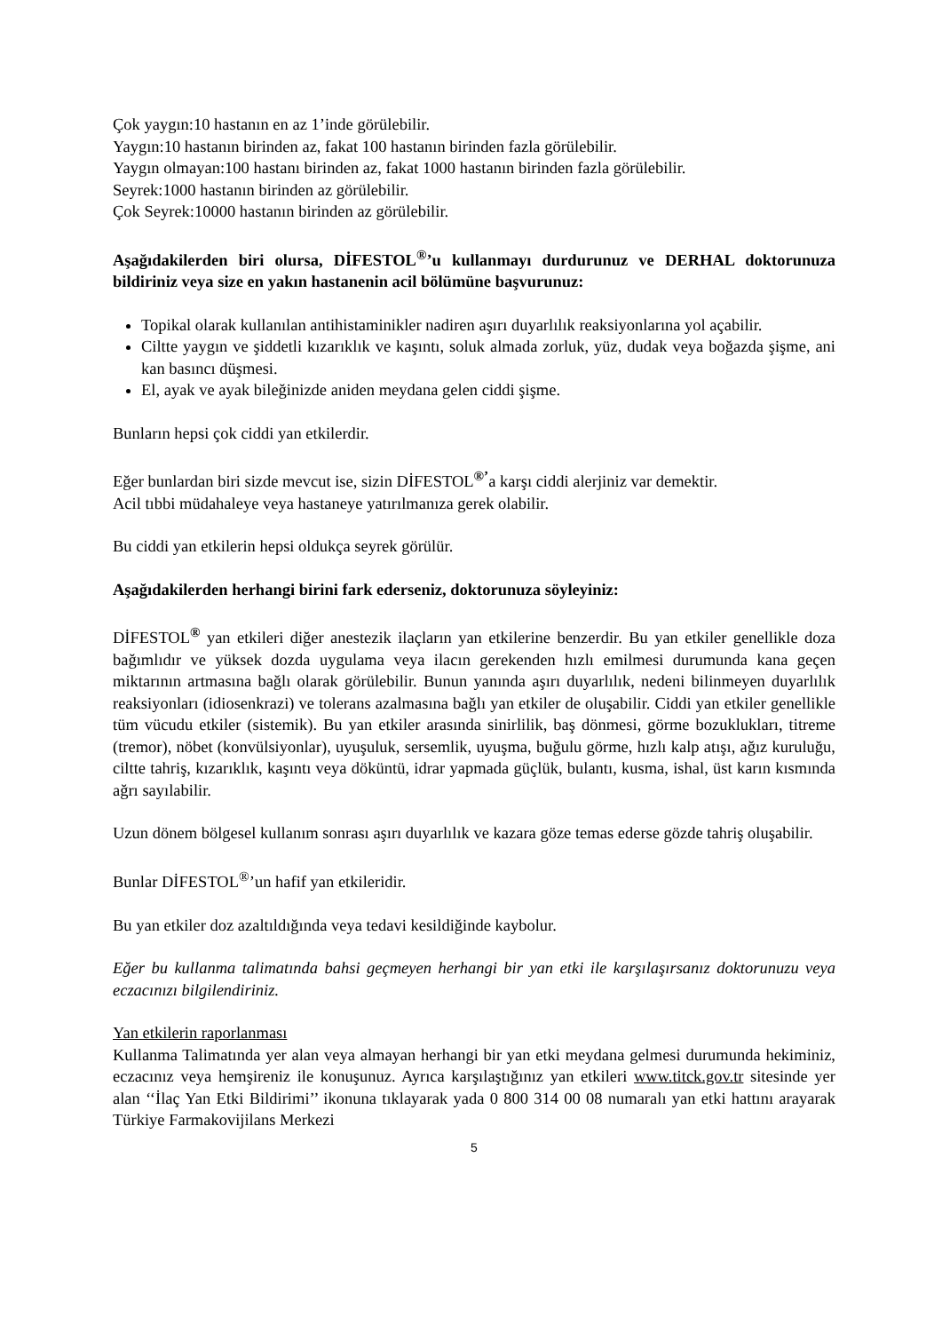Çok yaygın:10 hastanın en az 1’inde görülebilir.
Yaygın:10 hastanın birinden az, fakat 100 hastanın birinden fazla görülebilir.
Yaygın olmayan:100 hastanı birinden az, fakat 1000 hastanın birinden fazla görülebilir.
Seyrek:1000 hastanın birinden az görülebilir.
Çok Seyrek:10000 hastanın birinden az görülebilir.
Aşağıdakilerden biri olursa, DİFESTOL<sup>®</sup>’u kullanmayı durdurunuz ve DERHAL doktorunuza bildiriniz veya size en yakın hastanenin acil bölümüne başvurunuz:
Topikal olarak kullanılan antihistaminikler nadiren aşırı duyarlılık reaksiyonlarına yol açabilir.
Ciltte yaygın ve şiddetli kızarıklık ve kaşıntı, soluk almada zorluk, yüz, dudak veya boğazda şişme, ani kan basıncı düşmesi.
El, ayak ve ayak bileğinizde aniden meydana gelen ciddi şişme.
Bunların hepsi çok ciddi yan etkilerdir.
Eğer bunlardan biri sizde mevcut ise, sizin DİFESTOL<sup>®’</sup>a karşı ciddi alerjiniz var demektir.
Acil tıbbi müdahaleye veya hastaneye yatırılmanıza gerek olabilir.
Bu ciddi yan etkilerin hepsi oldukça seyrek görülür.
Aşağıdakilerden herhangi birini fark ederseniz, doktorunuza söyleyiniz:
DİFESTOL<sup>®</sup> yan etkileri diğer anestezik ilaçların yan etkilerine benzerdir. Bu yan etkiler genellikle doza bağımlıdır ve yüksek dozda uygulama veya ilacın gerekenden hızlı emilmesi durumunda kana geçen miktarının artmasına bağlı olarak görülebilir. Bunun yanında aşırı duyarlılık, nedeni bilinmeyen duyarlılık reaksiyonları (idiosenkrazi) ve tolerans azalmasına bağlı yan etkiler de oluşabilir. Ciddi yan etkiler genellikle tüm vücudu etkiler (sistemik). Bu yan etkiler arasında sinirlilik, baş dönmesi, görme bozuklukları, titreme (tremor), nöbet (konvülsiyonlar), uyuşuluk, sersemlik, uyuşma, buğulu görme, hızlı kalp atışı, ağız kuruluğu, ciltte tahriş, kızarıklık, kaşıntı veya döküntü, idrar yapmada güçlük, bulantı, kusma, ishal, üst karın kısmında ağrı sayılabilir.
Uzun dönem bölgesel kullanım sonrası aşırı duyarlılık ve kazara göze temas ederse gözde tahriş oluşabilir.
Bunlar DİFESTOL<sup>®</sup>’un hafif yan etkileridir.
Bu yan etkiler doz azaltıldığında veya tedavi kesildiğinde kaybolur.
Eğer bu kullanma talimatında bahsi geçmeyen herhangi bir yan etki ile karşılaşırsanız doktorunuzu veya eczacınızı bilgilendiriniz.
Yan etkilerin raporlanması
Kullanma Talimatında yer alan veya almayan herhangi bir yan etki meydana gelmesi durumunda hekiminiz, eczacınız veya hemşireniz ile konuşunuz. Ayrıca karşılaştığınız yan etkileri www.titck.gov.tr sitesinde yer alan ‘‘İlaç Yan Etki Bildirimi’’ ikonuna tıklayarak yada 0 800 314 00 08 numaralı yan etki hattını arayarak Türkiye Farmakovijilans Merkezi
5